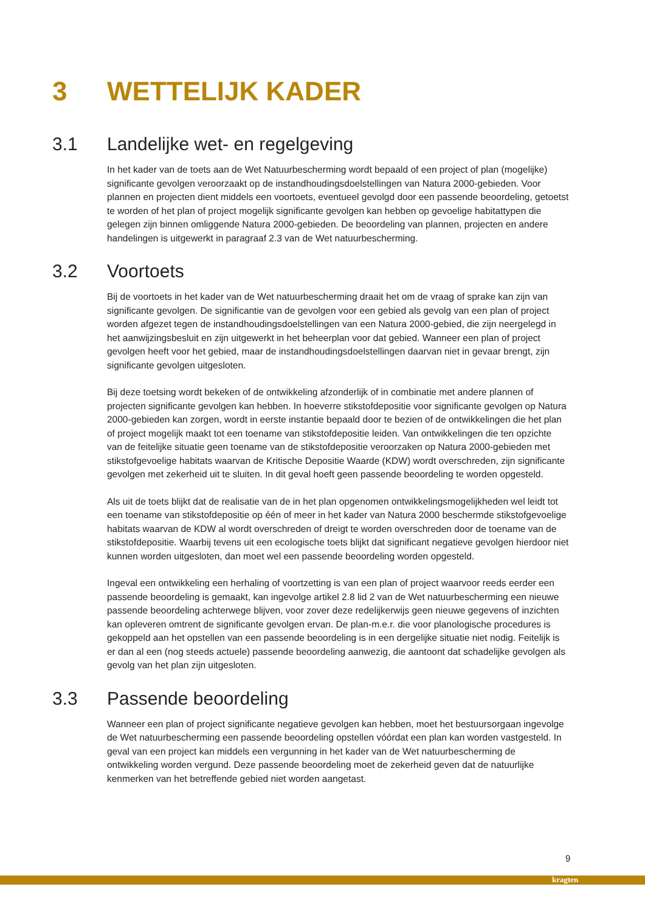3 WETTELIJK KADER
3.1 Landelijke wet- en regelgeving
In het kader van de toets aan de Wet Natuurbescherming wordt bepaald of een project of plan (mogelijke) significante gevolgen veroorzaakt op de instandhoudingsdoelstellingen van Natura 2000-gebieden. Voor plannen en projecten dient middels een voortoets, eventueel gevolgd door een passende beoordeling, getoetst te worden of het plan of project mogelijk significante gevolgen kan hebben op gevoelige habitattypen die gelegen zijn binnen omliggende Natura 2000-gebieden. De beoordeling van plannen, projecten en andere handelingen is uitgewerkt in paragraaf 2.3 van de Wet natuurbescherming.
3.2 Voortoets
Bij de voortoets in het kader van de Wet natuurbescherming draait het om de vraag of sprake kan zijn van significante gevolgen. De significantie van de gevolgen voor een gebied als gevolg van een plan of project worden afgezet tegen de instandhoudingsdoelstellingen van een Natura 2000-gebied, die zijn neergelegd in het aanwijzingsbesluit en zijn uitgewerkt in het beheerplan voor dat gebied. Wanneer een plan of project gevolgen heeft voor het gebied, maar de instandhoudingsdoelstellingen daarvan niet in gevaar brengt, zijn significante gevolgen uitgesloten.
Bij deze toetsing wordt bekeken of de ontwikkeling afzonderlijk of in combinatie met andere plannen of projecten significante gevolgen kan hebben. In hoeverre stikstofdepositie voor significante gevolgen op Natura 2000-gebieden kan zorgen, wordt in eerste instantie bepaald door te bezien of de ontwikkelingen die het plan of project mogelijk maakt tot een toename van stikstofdepositie leiden. Van ontwikkelingen die ten opzichte van de feitelijke situatie geen toename van de stikstofdepositie veroorzaken op Natura 2000-gebieden met stikstofgevoelige habitats waarvan de Kritische Depositie Waarde (KDW) wordt overschreden, zijn significante gevolgen met zekerheid uit te sluiten. In dit geval hoeft geen passende beoordeling te worden opgesteld.
Als uit de toets blijkt dat de realisatie van de in het plan opgenomen ontwikkelingsmogelijkheden wel leidt tot een toename van stikstofdepositie op één of meer in het kader van Natura 2000 beschermde stikstofgevoelige habitats waarvan de KDW al wordt overschreden of dreigt te worden overschreden door de toename van de stikstofdepositie. Waarbij tevens uit een ecologische toets blijkt dat significant negatieve gevolgen hierdoor niet kunnen worden uitgesloten, dan moet wel een passende beoordeling worden opgesteld.
Ingeval een ontwikkeling een herhaling of voortzetting is van een plan of project waarvoor reeds eerder een passende beoordeling is gemaakt, kan ingevolge artikel 2.8 lid 2 van de Wet natuurbescherming een nieuwe passende beoordeling achterwege blijven, voor zover deze redelijkerwijs geen nieuwe gegevens of inzichten kan opleveren omtrent de significante gevolgen ervan. De plan-m.e.r. die voor planologische procedures is gekoppeld aan het opstellen van een passende beoordeling is in een dergelijke situatie niet nodig. Feitelijk is er dan al een (nog steeds actuele) passende beoordeling aanwezig, die aantoont dat schadelijke gevolgen als gevolg van het plan zijn uitgesloten.
3.3 Passende beoordeling
Wanneer een plan of project significante negatieve gevolgen kan hebben, moet het bestuursorgaan ingevolge de Wet natuurbescherming een passende beoordeling opstellen vóórdat een plan kan worden vastgesteld. In geval van een project kan middels een vergunning in het kader van de Wet natuurbescherming de ontwikkeling worden vergund. Deze passende beoordeling moet de zekerheid geven dat de natuurlijke kenmerken van het betreffende gebied niet worden aangetast.
9
kragten